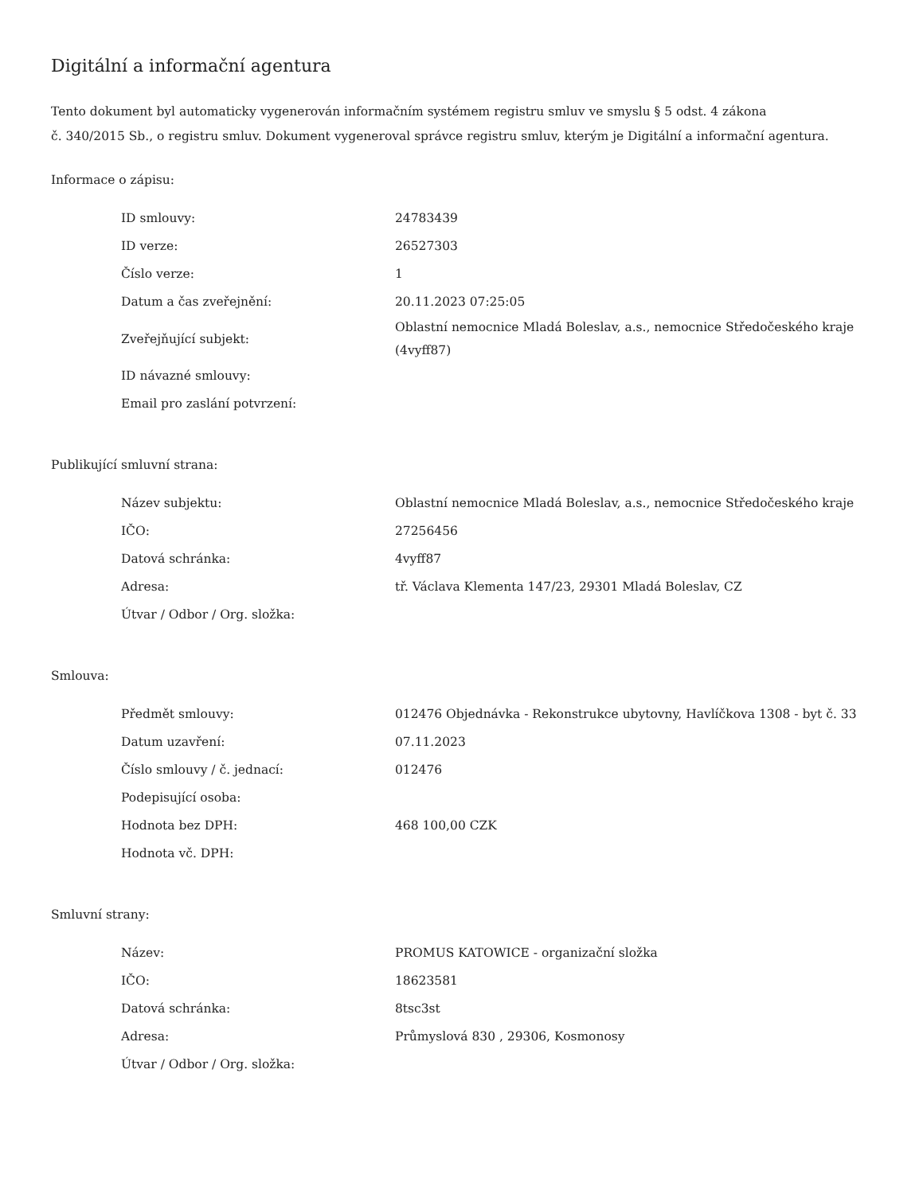Digitální a informační agentura
Tento dokument byl automaticky vygenerován informačním systémem registru smluv ve smyslu § 5 odst. 4 zákona
č. 340/2015 Sb., o registru smluv. Dokument vygeneroval správce registru smluv, kterým je Digitální a informační agentura.
Informace o zápisu:
| ID smlouvy: | 24783439 |
| ID verze: | 26527303 |
| Číslo verze: | 1 |
| Datum a čas zveřejnění: | 20.11.2023 07:25:05 |
| Zveřejňující subjekt: | Oblastní nemocnice Mladá Boleslav, a.s., nemocnice Středočeského kraje (4vyff87) |
| ID návazné smlouvy: | |
| Email pro zaslání potvrzení: | |
Publikující smluvní strana:
| Název subjektu: | Oblastní nemocnice Mladá Boleslav, a.s., nemocnice Středočeského kraje |
| IČO: | 27256456 |
| Datová schránka: | 4vyff87 |
| Adresa: | tř. Václava Klementa 147/23, 29301 Mladá Boleslav, CZ |
| Útvar / Odbor / Org. složka: | |
Smlouva:
| Předmět smlouvy: | 012476 Objednávka - Rekonstrukce ubytovny, Havlíčkova 1308 - byt č. 33 |
| Datum uzavření: | 07.11.2023 |
| Číslo smlouvy / č. jednací: | 012476 |
| Podepisující osoba: | |
| Hodnota bez DPH: | 468 100,00 CZK |
| Hodnota vč. DPH: | |
Smluvní strany:
| Název: | PROMUS KATOWICE - organizační složka |
| IČO: | 18623581 |
| Datová schránka: | 8tsc3st |
| Adresa: | Průmyslová 830 , 29306, Kosmonosy |
| Útvar / Odbor / Org. složka: | |